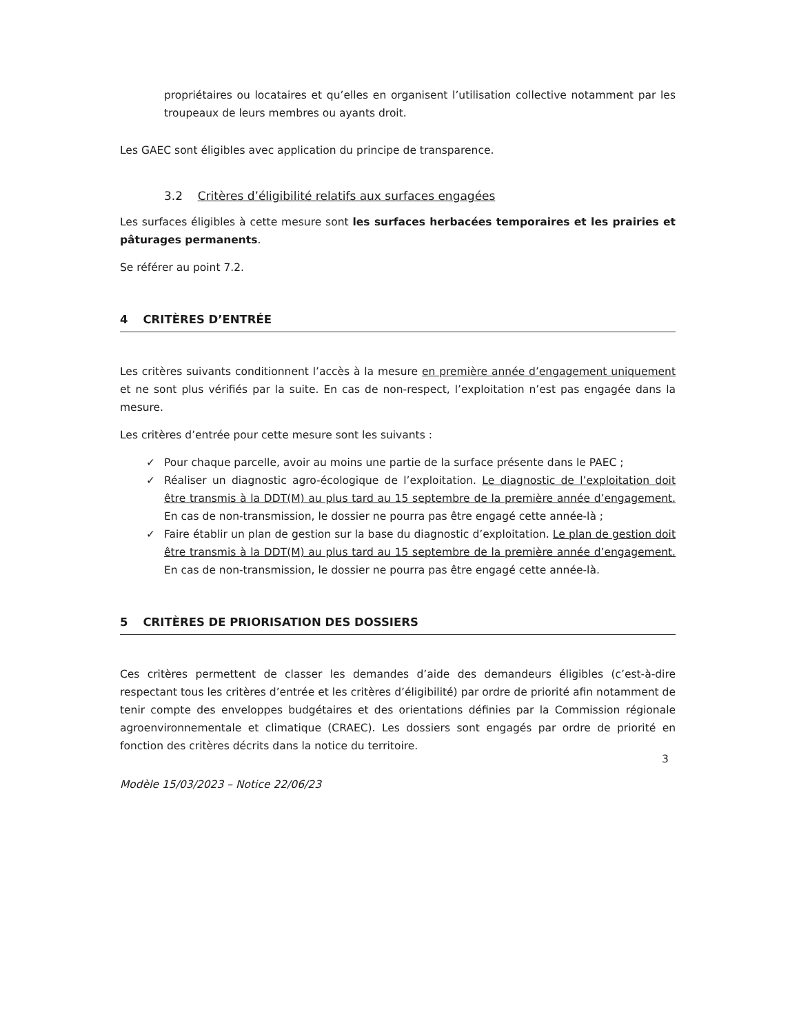propriétaires ou locataires et qu’elles en organisent l’utilisation collective notamment par les troupeaux de leurs membres ou ayants droit.
Les GAEC sont éligibles avec application du principe de transparence.
3.2 Critères d’éligibilité relatifs aux surfaces engagées
Les surfaces éligibles à cette mesure sont les surfaces herbacées temporaires et les prairies et pâturages permanents.
Se référer au point 7.2.
4 CRITÈRES D’ENTRÉE
Les critères suivants conditionnent l’accès à la mesure en première année d’engagement uniquement et ne sont plus vérifiés par la suite. En cas de non-respect, l’exploitation n’est pas engagée dans la mesure.
Les critères d’entrée pour cette mesure sont les suivants :
✓ Pour chaque parcelle, avoir au moins une partie de la surface présente dans le PAEC ;
✓ Réaliser un diagnostic agro-écologique de l’exploitation. Le diagnostic de l’exploitation doit être transmis à la DDT(M) au plus tard au 15 septembre de la première année d’engagement. En cas de non-transmission, le dossier ne pourra pas être engagé cette année-là ;
✓ Faire établir un plan de gestion sur la base du diagnostic d’exploitation. Le plan de gestion doit être transmis à la DDT(M) au plus tard au 15 septembre de la première année d’engagement. En cas de non-transmission, le dossier ne pourra pas être engagé cette année-là.
5 CRITÈRES DE PRIORISATION DES DOSSIERS
Ces critères permettent de classer les demandes d’aide des demandeurs éligibles (c’est-à-dire respectant tous les critères d’entrée et les critères d’éligibilité) par ordre de priorité afin notamment de tenir compte des enveloppes budgétaires et des orientations définies par la Commission régionale agroenvironnementale et climatique (CRAEC). Les dossiers sont engagés par ordre de priorité en fonction des critères décrits dans la notice du territoire.
3
Modèle 15/03/2023 – Notice 22/06/23